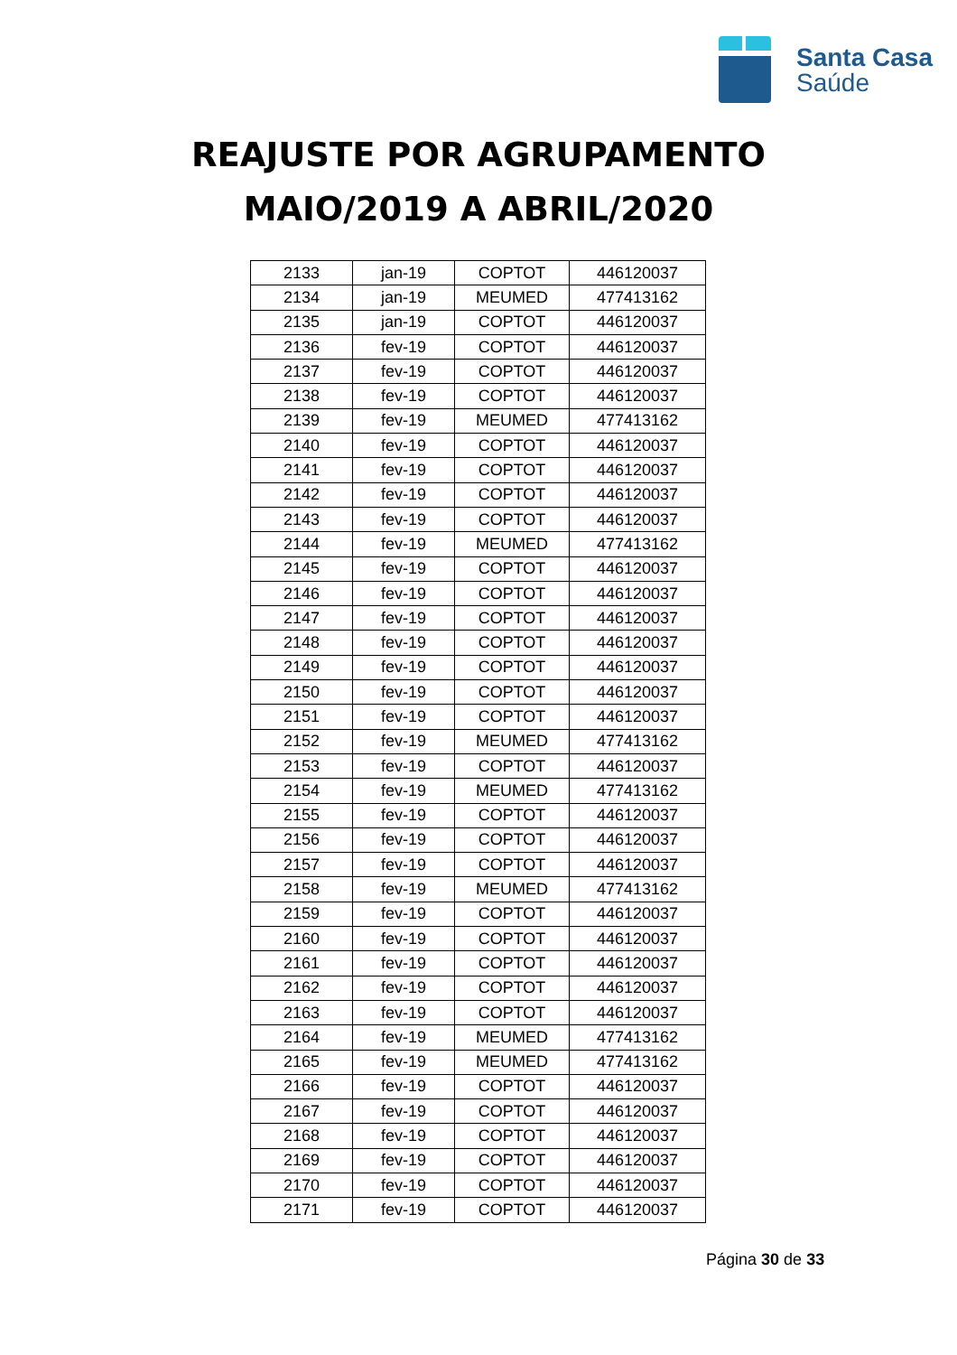Santa Casa
Saúde
REAJUSTE POR AGRUPAMENTO
MAIO/2019 A ABRIL/2020
| 2133 | jan-19 | COPTOT | 446120037 |
| 2134 | jan-19 | MEUMED | 477413162 |
| 2135 | jan-19 | COPTOT | 446120037 |
| 2136 | fev-19 | COPTOT | 446120037 |
| 2137 | fev-19 | COPTOT | 446120037 |
| 2138 | fev-19 | COPTOT | 446120037 |
| 2139 | fev-19 | MEUMED | 477413162 |
| 2140 | fev-19 | COPTOT | 446120037 |
| 2141 | fev-19 | COPTOT | 446120037 |
| 2142 | fev-19 | COPTOT | 446120037 |
| 2143 | fev-19 | COPTOT | 446120037 |
| 2144 | fev-19 | MEUMED | 477413162 |
| 2145 | fev-19 | COPTOT | 446120037 |
| 2146 | fev-19 | COPTOT | 446120037 |
| 2147 | fev-19 | COPTOT | 446120037 |
| 2148 | fev-19 | COPTOT | 446120037 |
| 2149 | fev-19 | COPTOT | 446120037 |
| 2150 | fev-19 | COPTOT | 446120037 |
| 2151 | fev-19 | COPTOT | 446120037 |
| 2152 | fev-19 | MEUMED | 477413162 |
| 2153 | fev-19 | COPTOT | 446120037 |
| 2154 | fev-19 | MEUMED | 477413162 |
| 2155 | fev-19 | COPTOT | 446120037 |
| 2156 | fev-19 | COPTOT | 446120037 |
| 2157 | fev-19 | COPTOT | 446120037 |
| 2158 | fev-19 | MEUMED | 477413162 |
| 2159 | fev-19 | COPTOT | 446120037 |
| 2160 | fev-19 | COPTOT | 446120037 |
| 2161 | fev-19 | COPTOT | 446120037 |
| 2162 | fev-19 | COPTOT | 446120037 |
| 2163 | fev-19 | COPTOT | 446120037 |
| 2164 | fev-19 | MEUMED | 477413162 |
| 2165 | fev-19 | MEUMED | 477413162 |
| 2166 | fev-19 | COPTOT | 446120037 |
| 2167 | fev-19 | COPTOT | 446120037 |
| 2168 | fev-19 | COPTOT | 446120037 |
| 2169 | fev-19 | COPTOT | 446120037 |
| 2170 | fev-19 | COPTOT | 446120037 |
| 2171 | fev-19 | COPTOT | 446120037 |
Página 30 de 33